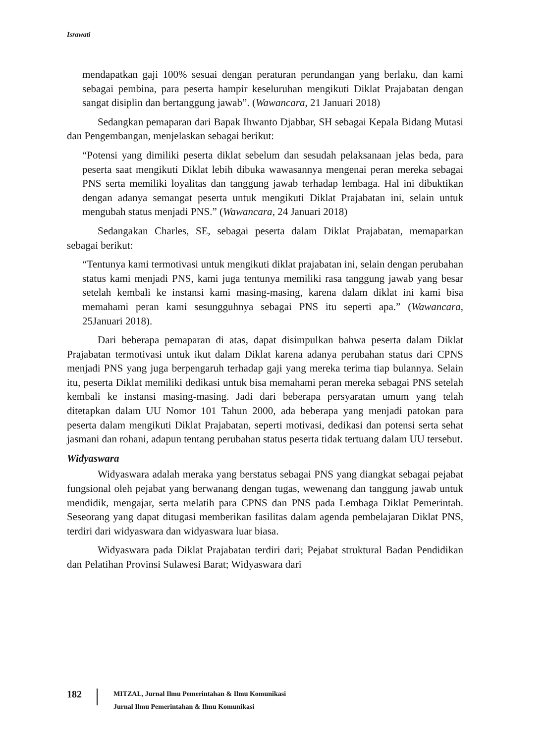Israwati
mendapatkan gaji 100% sesuai dengan peraturan perundangan yang berlaku, dan kami sebagai pembina, para peserta hampir keseluruhan mengikuti Diklat Prajabatan dengan sangat disiplin dan bertanggung jawab”. (Wawancara, 21 Januari 2018)
Sedangkan pemaparan dari Bapak Ihwanto Djabbar, SH sebagai Kepala Bidang Mutasi dan Pengembangan, menjelaskan sebagai berikut:
“Potensi yang dimiliki peserta diklat sebelum dan sesudah pelaksanaan jelas beda, para peserta saat mengikuti Diklat lebih dibuka wawasannya mengenai peran mereka sebagai PNS serta memiliki loyalitas dan tanggung jawab terhadap lembaga. Hal ini dibuktikan dengan adanya semangat peserta untuk mengikuti Diklat Prajabatan ini, selain untuk mengubah status menjadi PNS.” (Wawancara, 24 Januari 2018)
Sedangakan Charles, SE, sebagai peserta dalam Diklat Prajabatan, memaparkan sebagai berikut:
“Tentunya kami termotivasi untuk mengikuti diklat prajabatan ini, selain dengan perubahan status kami menjadi PNS, kami juga tentunya memiliki rasa tanggung jawab yang besar setelah kembali ke instansi kami masing-masing, karena dalam diklat ini kami bisa memahami peran kami sesungguhnya sebagai PNS itu seperti apa.” (Wawancara, 25Januari 2018).
Dari beberapa pemaparan di atas, dapat disimpulkan bahwa peserta dalam Diklat Prajabatan termotivasi untuk ikut dalam Diklat karena adanya perubahan status dari CPNS menjadi PNS yang juga berpengaruh terhadap gaji yang mereka terima tiap bulannya. Selain itu, peserta Diklat memiliki dedikasi untuk bisa memahami peran mereka sebagai PNS setelah kembali ke instansi masing-masing. Jadi dari beberapa persyaratan umum yang telah ditetapkan dalam UU Nomor 101 Tahun 2000, ada beberapa yang menjadi patokan para peserta dalam mengikuti Diklat Prajabatan, seperti motivasi, dedikasi dan potensi serta sehat jasmani dan rohani, adapun tentang perubahan status peserta tidak tertuang dalam UU tersebut.
Widyaswara
Widyaswara adalah meraka yang berstatus sebagai PNS yang diangkat sebagai pejabat fungsional oleh pejabat yang berwanang dengan tugas, wewenang dan tanggung jawab untuk mendidik, mengajar, serta melatih para CPNS dan PNS pada Lembaga Diklat Pemerintah. Seseorang yang dapat ditugasi memberikan fasilitas dalam agenda pembelajaran Diklat PNS, terdiri dari widyaswara dan widyaswara luar biasa.
Widyaswara pada Diklat Prajabatan terdiri dari; Pejabat struktural Badan Pendidikan dan Pelatihan Provinsi Sulawesi Barat; Widyaswara dari
182
MITZAL, Jurnal Ilmu Pemerintahan & Ilmu Komunikasi
Jurnal Ilmu Pemerintahan & Ilmu Komunikasi